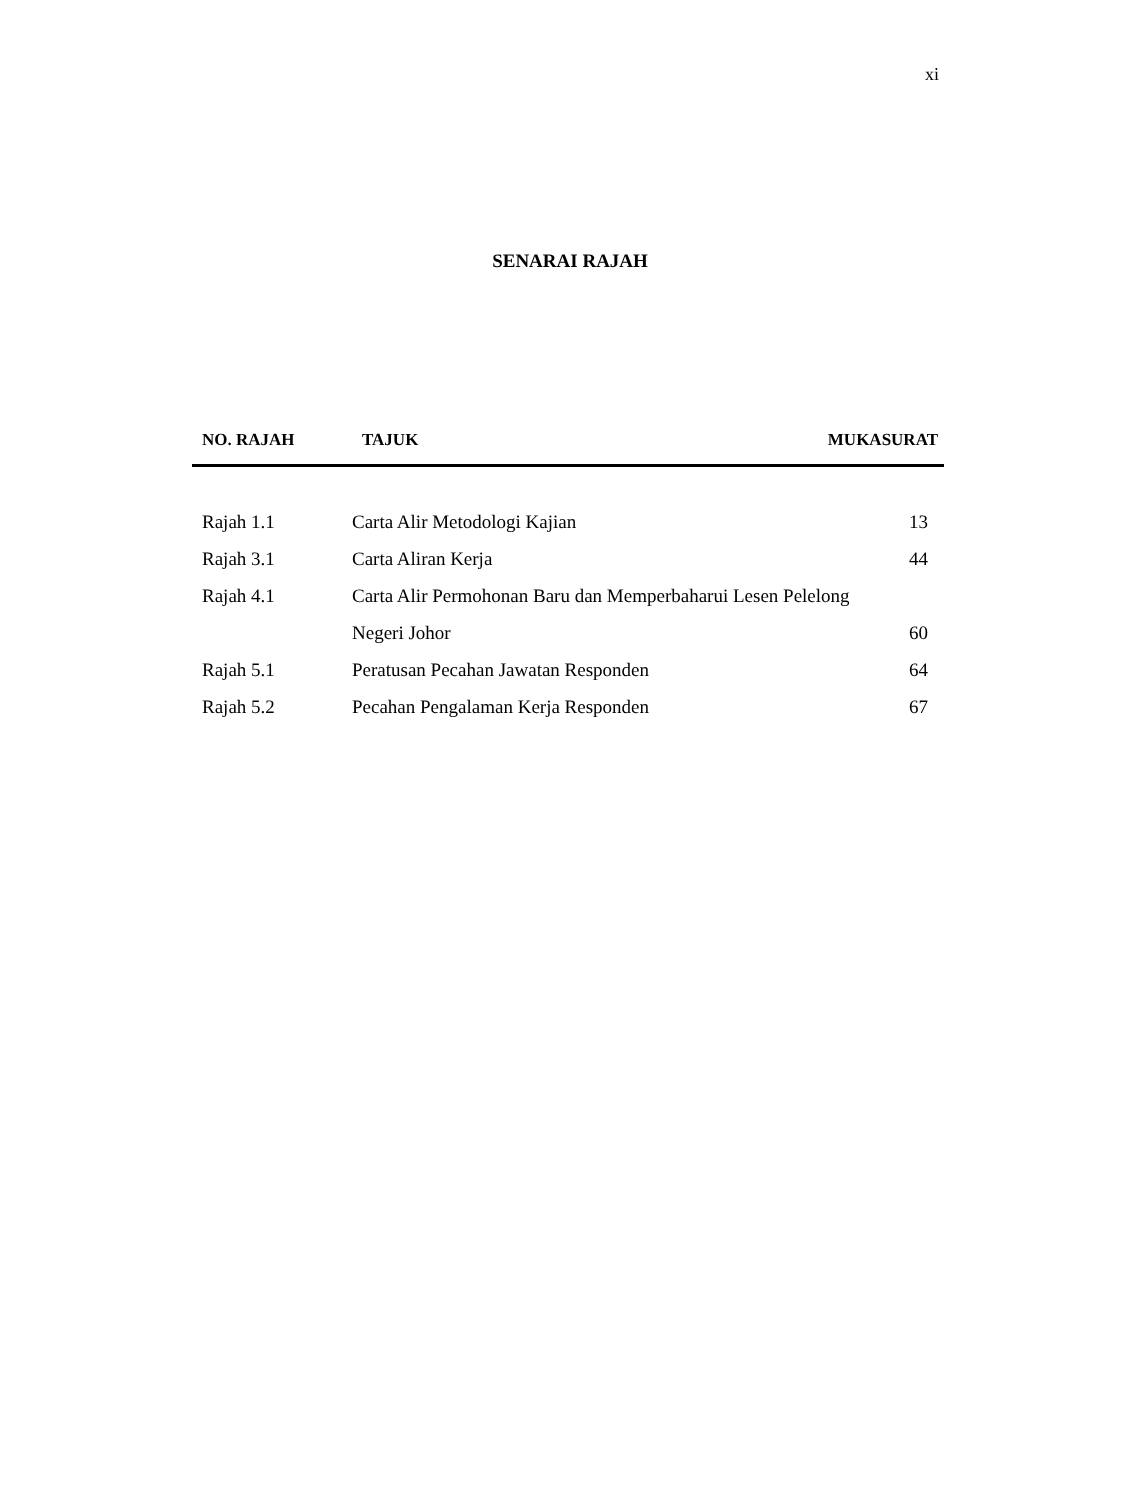xi
SENARAI RAJAH
| NO. RAJAH | TAJUK | MUKASURAT |
| --- | --- | --- |
| Rajah 1.1 | Carta Alir Metodologi Kajian | 13 |
| Rajah 3.1 | Carta Aliran Kerja | 44 |
| Rajah 4.1 | Carta Alir Permohonan Baru dan Memperbaharui Lesen Pelelong | |
| | Negeri Johor | 60 |
| Rajah 5.1 | Peratusan Pecahan Jawatan Responden | 64 |
| Rajah 5.2 | Pecahan Pengalaman Kerja Responden | 67 |